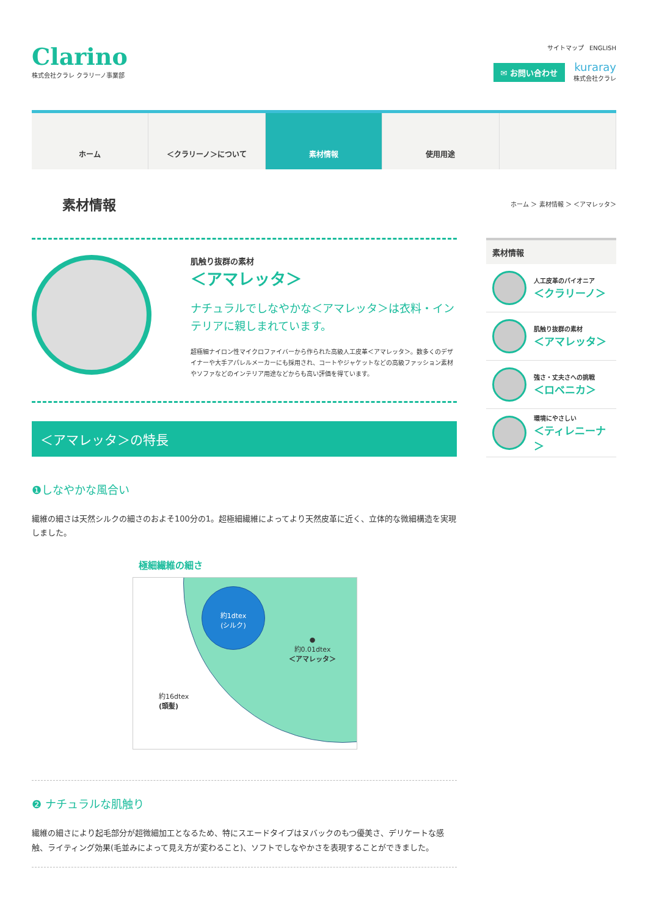Clarino
株式会社クラレ クラリーノ事業部
サイトマップ ENGLISH
✉ お問い合わせ kuraray 株式会社クラレ
ホーム ＜クラリーノ＞について 素材情報 使用用途
素材情報
ホーム ＞ 素材情報 ＞ ＜アマレッタ＞
肌触り抜群の素材
＜アマレッタ＞
ナチュラルでしなやかな＜アマレッタ＞は衣料・インテリアに親しまれています。
超極細ナイロン性マイクロファイバーから作られた高級人工皮革＜アマレッタ＞。数多くのデザイナーや大手アパレルメーカーにも採用され、コートやジャケットなどの高級ファッション素材やソファなどのインテリア用途などからも高い評価を得ています。
＜アマレッタ＞の特長
❶しなやかな風合い
繊維の細さは天然シルクの細さのおよそ100分の1。超極細繊維によってより天然皮革に近く、立体的な微細構造を実現しました。
極細繊維の細さ
約1dtex
(シルク)
●
約0.01dtex
＜アマレッタ＞
約16dtex
(頭髪)
❷ ナチュラルな肌触り
繊維の細さにより起毛部分が超微細加工となるため、特にスエードタイプはヌバックのもつ優美さ、デリケートな感触、ライティング効果(毛並みによって見え方が変わること)、ソフトでしなやかさを表現することができました。
素材情報
人工皮革のパイオニア
＜クラリーノ＞
肌触り抜群の素材
＜アマレッタ＞
強さ・丈夫さへの挑戦
＜ロベニカ＞
環境にやさしい
＜ティレニーナ＞